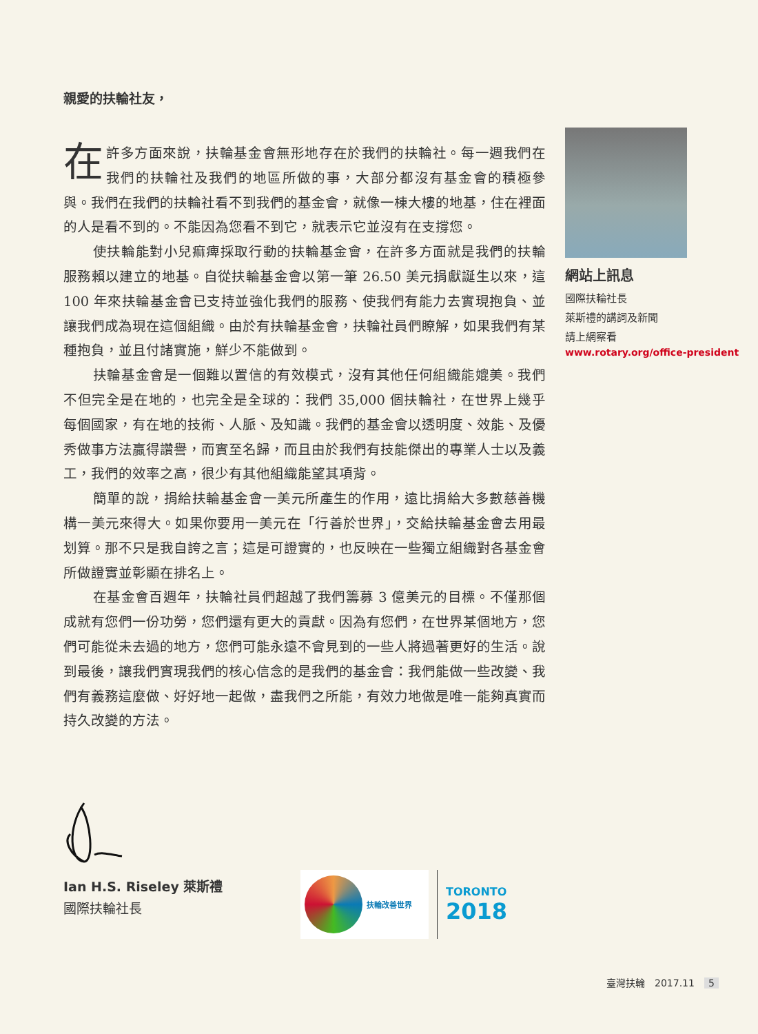親愛的扶輪社友，
在許多方面來說，扶輪基金會無形地存在於我們的扶輪社。每一週我們在我們的扶輪社及我們的地區所做的事，大部分都沒有基金會的積極參與。我們在我們的扶輪社看不到我們的基金會，就像一棟大樓的地基，住在裡面的人是看不到的。不能因為您看不到它，就表示它並沒有在支撐您。
使扶輪能對小兒痲痺採取行動的扶輪基金會，在許多方面就是我們的扶輪服務賴以建立的地基。自從扶輪基金會以第一筆 26.50 美元捐獻誕生以來，這 100 年來扶輪基金會已支持並強化我們的服務、使我們有能力去實現抱負、並讓我們成為現在這個組織。由於有扶輪基金會，扶輪社員們瞭解，如果我們有某種抱負，並且付諸實施，鮮少不能做到。
扶輪基金會是一個難以置信的有效模式，沒有其他任何組織能媲美。我們不但完全是在地的，也完全是全球的：我們 35,000 個扶輪社，在世界上幾乎每個國家，有在地的技術、人脈、及知識。我們的基金會以透明度、效能、及優秀做事方法贏得讚譽，而實至名歸，而且由於我們有技能傑出的專業人士以及義工，我們的效率之高，很少有其他組織能望其項背。
簡單的說，捐給扶輪基金會一美元所產生的作用，遠比捐給大多數慈善機構一美元來得大。如果你要用一美元在「行善於世界」，交給扶輪基金會去用最划算。那不只是我自誇之言；這是可證實的，也反映在一些獨立組織對各基金會所做證實並彰顯在排名上。
在基金會百週年，扶輪社員們超越了我們籌募 3 億美元的目標。不僅那個成就有您們一份功勞，您們還有更大的貢獻。因為有您們，在世界某個地方，您們可能從未去過的地方，您們可能永遠不會見到的一些人將過著更好的生活。說到最後，讓我們實現我們的核心信念的是我們的基金會：我們能做一些改變、我們有義務這麼做、好好地一起做，盡我們之所能，有效力地做是唯一能夠真實而持久改變的方法。
網站上訊息
國際扶輪社長
萊斯禮的講詞及新聞
請上網察看
www.rotary.org/office-president
Ian H.S. Riseley 萊斯禮
國際扶輪社長
扶輪改善世界
TORONTO
2018
臺灣扶輪　2017.11　5